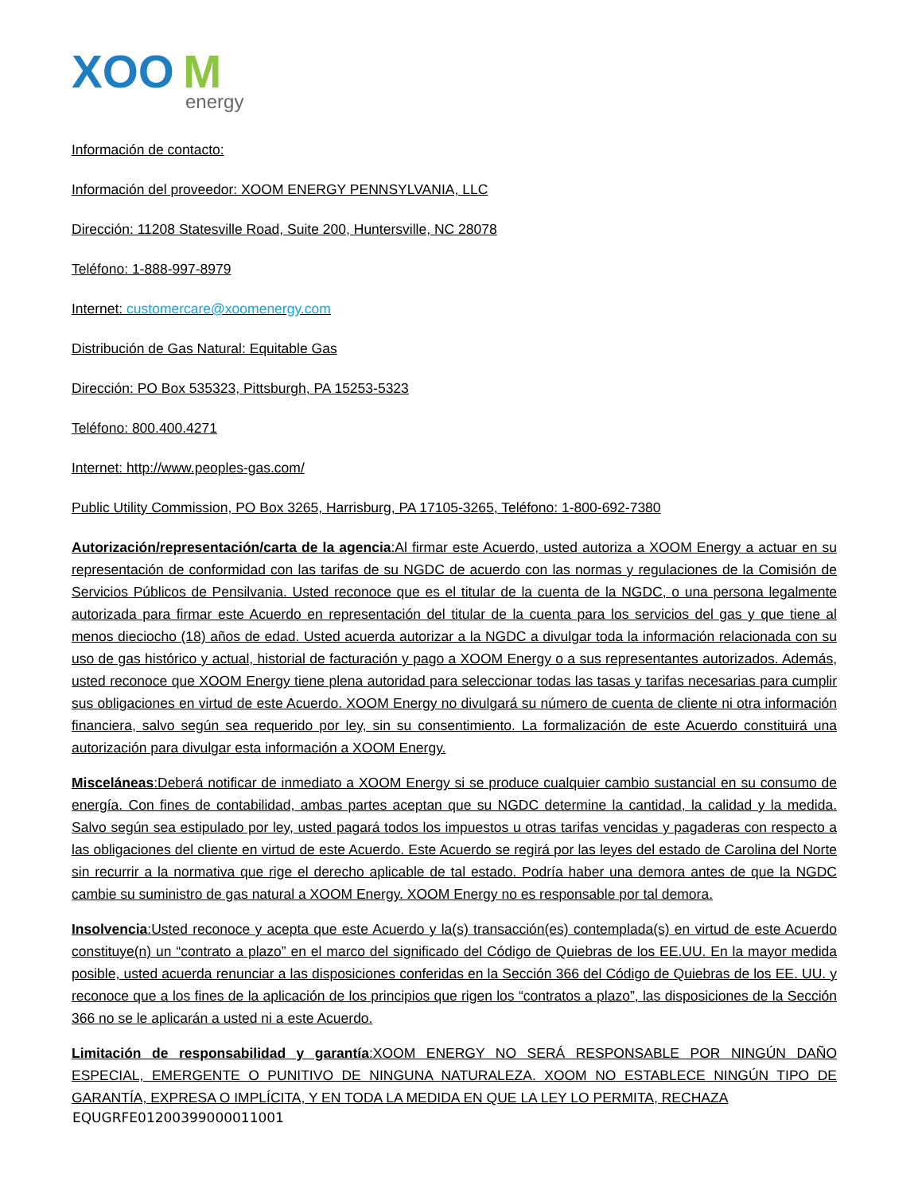XOO
M
energy
Información de contacto:
Información del proveedor: XOOM ENERGY PENNSYLVANIA, LLC
Dirección: 11208 Statesville Road, Suite 200, Huntersville, NC 28078
Teléfono: 1-888-997-8979
Internet: customercare@xoomenergy.com
Distribución de Gas Natural: Equitable Gas
Dirección: PO Box 535323, Pittsburgh, PA 15253-5323
Teléfono: 800.400.4271
Internet: http://www.peoples-gas.com/
Public Utility Commission, PO Box 3265, Harrisburg, PA 17105-3265, Teléfono: 1-800-692-7380
Autorización/representación/carta de la agencia:Al firmar este Acuerdo, usted autoriza a XOOM Energy a actuar en su representación de conformidad con las tarifas de su NGDC de acuerdo con las normas y regulaciones de la Comisión de Servicios Públicos de Pensilvania. Usted reconoce que es el titular de la cuenta de la NGDC, o una persona legalmente autorizada para firmar este Acuerdo en representación del titular de la cuenta para los servicios del gas y que tiene al menos dieciocho (18) años de edad. Usted acuerda autorizar a la NGDC a divulgar toda la información relacionada con su uso de gas histórico y actual, historial de facturación y pago a XOOM Energy o a sus representantes autorizados. Además, usted reconoce que XOOM Energy tiene plena autoridad para seleccionar todas las tasas y tarifas necesarias para cumplir sus obligaciones en virtud de este Acuerdo. XOOM Energy no divulgará su número de cuenta de cliente ni otra información financiera, salvo según sea requerido por ley, sin su consentimiento. La formalización de este Acuerdo constituirá una autorización para divulgar esta información a XOOM Energy.
Misceláneas:Deberá notificar de inmediato a XOOM Energy si se produce cualquier cambio sustancial en su consumo de energía. Con fines de contabilidad, ambas partes aceptan que su NGDC determine la cantidad, la calidad y la medida. Salvo según sea estipulado por ley, usted pagará todos los impuestos u otras tarifas vencidas y pagaderas con respecto a las obligaciones del cliente en virtud de este Acuerdo. Este Acuerdo se regirá por las leyes del estado de Carolina del Norte sin recurrir a la normativa que rige el derecho aplicable de tal estado. Podría haber una demora antes de que la NGDC cambie su suministro de gas natural a XOOM Energy. XOOM Energy no es responsable por tal demora.
Insolvencia:Usted reconoce y acepta que este Acuerdo y la(s) transacción(es) contemplada(s) en virtud de este Acuerdo constituye(n) un “contrato a plazo” en el marco del significado del Código de Quiebras de los EE.UU. En la mayor medida posible, usted acuerda renunciar a las disposiciones conferidas en la Sección 366 del Código de Quiebras de los EE. UU. y reconoce que a los fines de la aplicación de los principios que rigen los “contratos a plazo”, las disposiciones de la Sección 366 no se le aplicarán a usted ni a este Acuerdo.
Limitación de responsabilidad y garantía:XOOM ENERGY NO SERÁ RESPONSABLE POR NINGÚN DAÑO ESPECIAL, EMERGENTE O PUNITIVO DE NINGUNA NATURALEZA. XOOM NO ESTABLECE NINGÚN TIPO DE GARANTÍA, EXPRESA O IMPLÍCITA, Y EN TODA LA MEDIDA EN QUE LA LEY LO PERMITA, RECHAZA
EQUGRFE01200399000011001